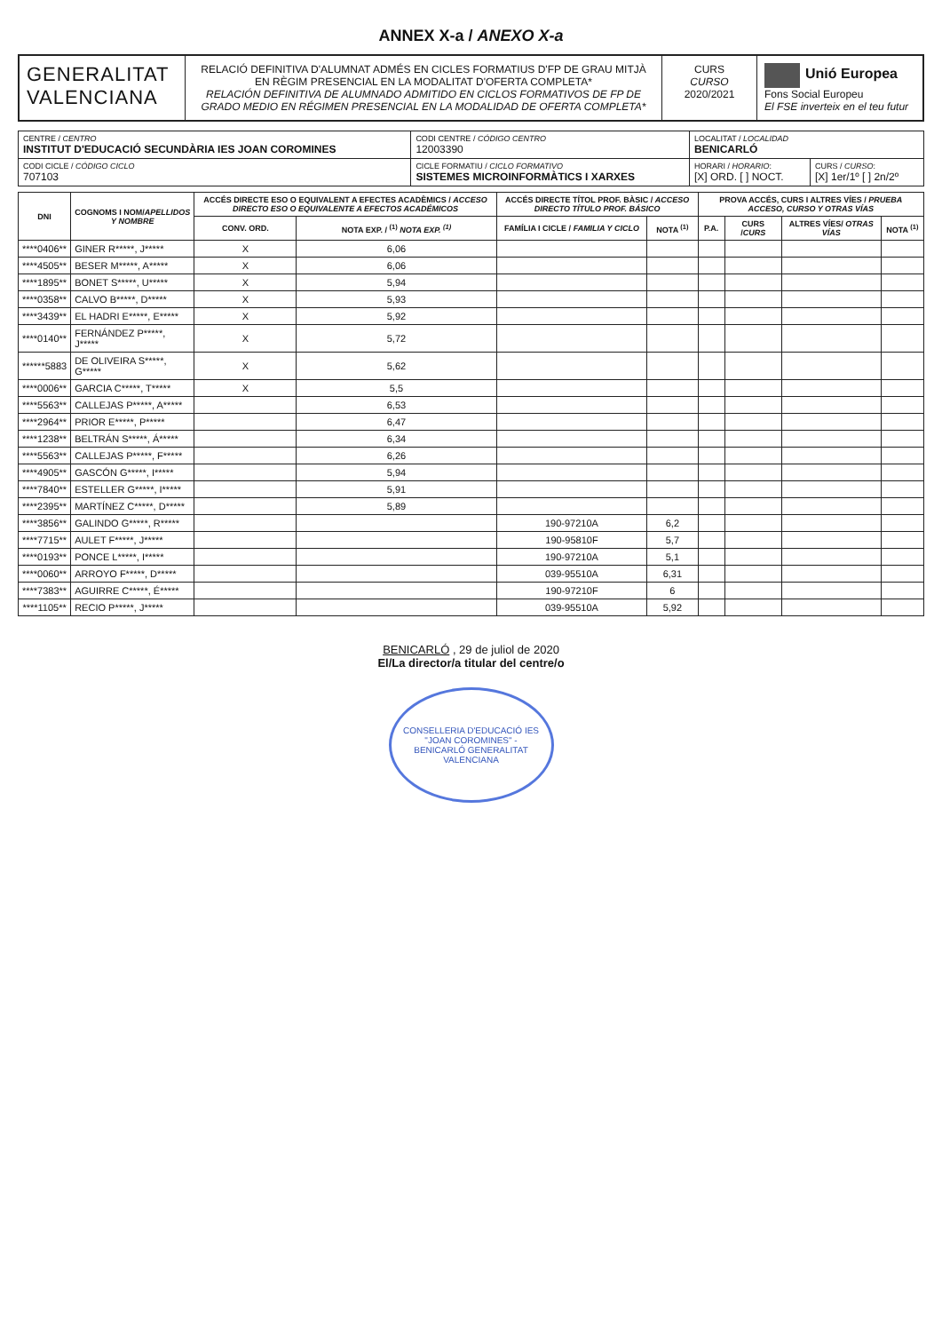ANNEX X-a / ANEXO X-a
GENERALITAT VALENCIANA
RELACIÓ DEFINITIVA D'ALUMNAT ADMÉS EN CICLES FORMATIUS D'FP DE GRAU MITJÀ EN RÈGIM PRESENCIAL EN LA MODALITAT D'OFERTA COMPLETA*
RELACIÓN DEFINITIVA DE ALUMNADO ADMITIDO EN CICLOS FORMATIVOS DE FP DE GRADO MEDIO EN RÉGIMEN PRESENCIAL EN LA MODALIDAD DE OFERTA COMPLETA*
CURS
CURSO
2020/2021
Unió Europea
Fons Social Europeu
El FSE inverteix en el teu futur
| CENTRE / CENTRO INSTITUT D'EDUCACIÓ SECUNDÀRIA IES JOAN COROMINES | | CODI CENTRE / CÓDIGO CENTRO 12003390 | LOCALITAT / LOCALIDAD BENICARLÓ | |
| CODI CICLE / CÓDIGO CICLO 707103 | CICLE FORMATIU / CICLO FORMATIVO SISTEMES MICROINFORMÀTICS I XARXES | | HORARI / HORARIO : [X] ORD. [ ] NOCT. | CURS / CURSO : [X] 1er/1º [ ] 2n/2º |
| DNI | COGNOMS I NOM/ APELLIDOS Y NOMBRE | ACCÉS DIRECTE ESO O EQUIVALENT A EFECTES ACADÈMICS / ACCESO DIRECTO ESO O EQUIVALENTE A EFECTOS ACADÉMICOS | | ACCÉS DIRECTE TÍTOL PROF. BÀSIC / ACCESO DIRECTO TÍTULO PROF. BÁSICO | | PROVA ACCÉS, CURS I ALTRES VÍES / PRUEBA ACCESO, CURSO Y OTRAS VÍAS | | | |
| --- | --- | --- | --- | --- | --- | --- | --- | --- | --- |
| | | CONV. ORD. | NOTA EXP. / <sup>(1)</sup> NOTA EXP. <sup>(1)</sup> | FAMÍLIA I CICLE / FAMILIA Y CICLO | NOTA <sup>(1)</sup> | P.A. | CURS / CURS | ALTRES VÍES/ OTRAS VÍAS | NOTA <sup>(1)</sup> |
| ****0406** | GINER R*****, J***** | X | 6,06 | | | | | | |
| ****4505** | BESER M*****, A***** | X | 6,06 | | | | | | |
| ****1895** | BONET S*****, U***** | X | 5,94 | | | | | | |
| ****0358** | CALVO B*****, D***** | X | 5,93 | | | | | | |
| ****3439** | EL HADRI E*****, E***** | X | 5,92 | | | | | | |
| ****0140** | FERNÁNDEZ P*****, J***** | X | 5,72 | | | | | | |
| ******5883 | DE OLIVEIRA S*****, G***** | X | 5,62 | | | | | | |
| ****0006** | GARCIA C*****, T***** | X | 5,5 | | | | | | |
| ****5563** | CALLEJAS P*****, A***** | | 6,53 | | | | | | |
| ****2964** | PRIOR E*****, P***** | | 6,47 | | | | | | |
| ****1238** | BELTRÁN S*****, Á***** | | 6,34 | | | | | | |
| ****5563** | CALLEJAS P*****, F***** | | 6,26 | | | | | | |
| ****4905** | GASCÓN G*****, I***** | | 5,94 | | | | | | |
| ****7840** | ESTELLER G*****, I***** | | 5,91 | | | | | | |
| ****2395** | MARTÍNEZ C*****, D***** | | 5,89 | | | | | | |
| ****3856** | GALINDO G*****, R***** | | | 190-97210A | 6,2 | | | | |
| ****7715** | AULET F*****, J***** | | | 190-95810F | 5,7 | | | | |
| ****0193** | PONCE L*****, I***** | | | 190-97210A | 5,1 | | | | |
| ****0060** | ARROYO F*****, D***** | | | 039-95510A | 6,31 | | | | |
| ****7383** | AGUIRRE C*****, É***** | | | 190-97210F | 6 | | | | |
| ****1105** | RECIO P*****, J***** | | | 039-95510A | 5,92 | | | | |
BENICARLÓ , 29 de juliol de 2020
El/La director/a titular del centre/o
CONSELLERIA D'EDUCACIÓ IES "JOAN COROMINES" - BENICARLÓ GENERALITAT VALENCIANA